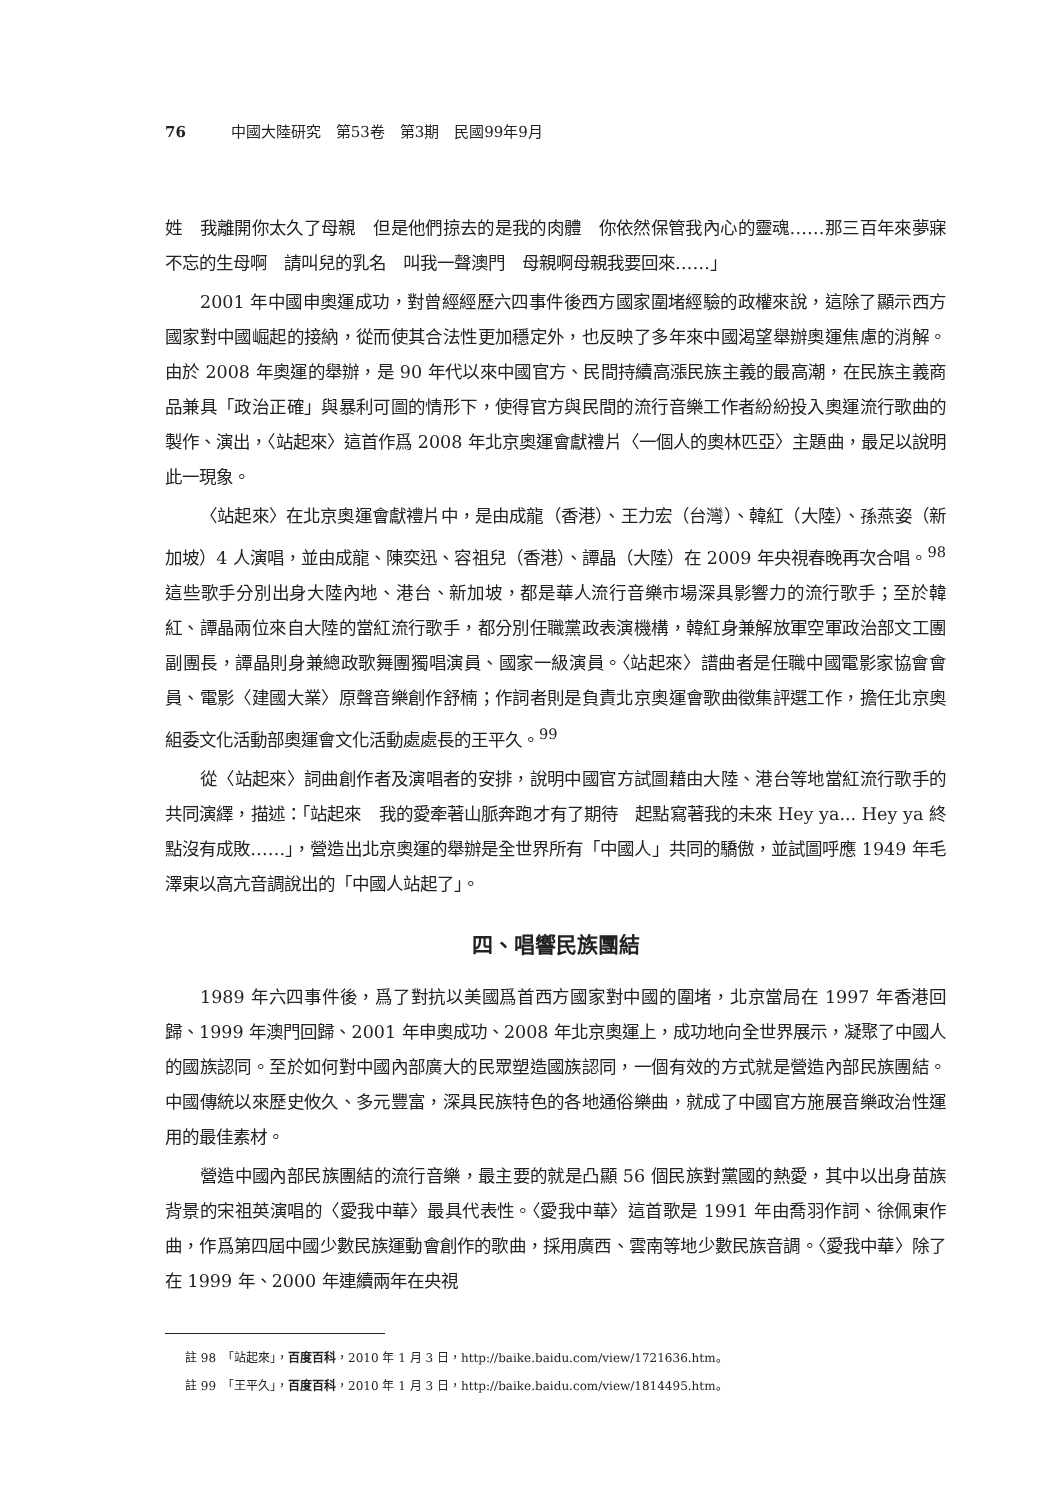76 中國大陸研究　第53卷　第3期　民國99年9月
姓　我離開你太久了母親　但是他們掠去的是我的肉體　你依然保管我內心的靈魂……那三百年來夢寐不忘的生母啊　請叫兒的乳名　叫我一聲澳門　母親啊母親我要回來……」
2001 年中國申奧運成功，對曾經經歷六四事件後西方國家圍堵經驗的政權來說，這除了顯示西方國家對中國崛起的接納，從而使其合法性更加穩定外，也反映了多年來中國渴望舉辦奧運焦慮的消解。由於 2008 年奧運的舉辦，是 90 年代以來中國官方、民間持續高漲民族主義的最高潮，在民族主義商品兼具「政治正確」與暴利可圖的情形下，使得官方與民間的流行音樂工作者紛紛投入奧運流行歌曲的製作、演出，〈站起來〉這首作爲 2008 年北京奧運會獻禮片〈一個人的奧林匹亞〉主題曲，最足以說明此一現象。
〈站起來〉在北京奧運會獻禮片中，是由成龍（香港）、王力宏（台灣）、韓紅（大陸）、孫燕姿（新加坡）4 人演唱，並由成龍、陳奕迅、容祖兒（香港）、譚晶（大陸）在 2009 年央視春晚再次合唱。<sup>98</sup>這些歌手分別出身大陸內地、港台、新加坡，都是華人流行音樂市場深具影響力的流行歌手；至於韓紅、譚晶兩位來自大陸的當紅流行歌手，都分別任職黨政表演機構，韓紅身兼解放軍空軍政治部文工團副團長，譚晶則身兼總政歌舞團獨唱演員、國家一級演員。〈站起來〉譜曲者是任職中國電影家協會會員、電影〈建國大業〉原聲音樂創作舒楠；作詞者則是負責北京奧運會歌曲徵集評選工作，擔任北京奧組委文化活動部奧運會文化活動處處長的王平久。<sup>99</sup>
從〈站起來〉詞曲創作者及演唱者的安排，說明中國官方試圖藉由大陸、港台等地當紅流行歌手的共同演繹，描述：「站起來　我的愛牽著山脈奔跑才有了期待　起點寫著我的未來 Hey ya... Hey ya 終點沒有成敗……」，營造出北京奧運的舉辦是全世界所有「中國人」共同的驕傲，並試圖呼應 1949 年毛澤東以高亢音調說出的「中國人站起了」。
四、唱響民族團結
1989 年六四事件後，爲了對抗以美國爲首西方國家對中國的圍堵，北京當局在 1997 年香港回歸、1999 年澳門回歸、2001 年申奧成功、2008 年北京奧運上，成功地向全世界展示，凝聚了中國人的國族認同。至於如何對中國內部廣大的民眾塑造國族認同，一個有效的方式就是營造內部民族團結。中國傳統以來歷史攸久、多元豐富，深具民族特色的各地通俗樂曲，就成了中國官方施展音樂政治性運用的最佳素材。
營造中國內部民族團結的流行音樂，最主要的就是凸顯 56 個民族對黨國的熱愛，其中以出身苗族背景的宋祖英演唱的〈愛我中華〉最具代表性。〈愛我中華〉這首歌是 1991 年由喬羽作詞、徐佩東作曲，作爲第四屆中國少數民族運動會創作的歌曲，採用廣西、雲南等地少數民族音調。〈愛我中華〉除了在 1999 年、2000 年連續兩年在央視
註 98　「站起來」，百度百科，2010 年 1 月 3 日，http://baike.baidu.com/view/1721636.htm。
註 99　「王平久」，百度百科，2010 年 1 月 3 日，http://baike.baidu.com/view/1814495.htm。